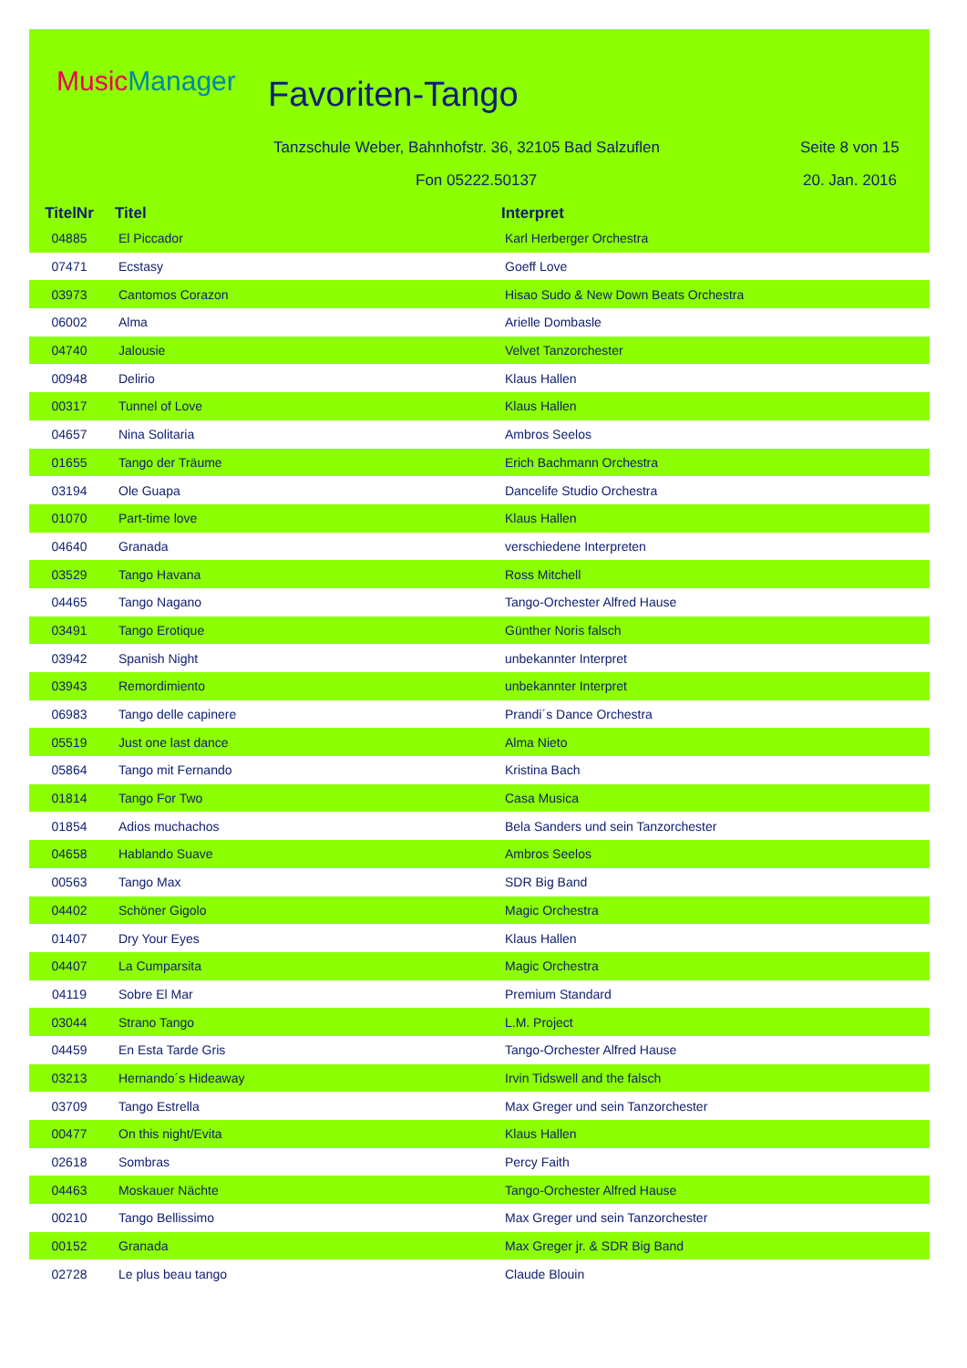MusicManager Favoriten-Tango
Tanzschule Weber, Bahnhofstr. 36, 32105 Bad Salzuflen
Seite 8 von 15
Fon 05222.50137 20. Jan. 2016
| TitelNr | Titel | Interpret |
| --- | --- | --- |
| 04885 | El Piccador | Karl Herberger Orchestra |
| 07471 | Ecstasy | Goeff Love |
| 03973 | Cantomos Corazon | Hisao Sudo & New Down Beats Orchestra |
| 06002 | Alma | Arielle Dombasle |
| 04740 | Jalousie | Velvet Tanzorchester |
| 00948 | Delirio | Klaus Hallen |
| 00317 | Tunnel of Love | Klaus Hallen |
| 04657 | Nina Solitaria | Ambros Seelos |
| 01655 | Tango der Träume | Erich Bachmann Orchestra |
| 03194 | Ole Guapa | Dancelife Studio Orchestra |
| 01070 | Part-time love | Klaus Hallen |
| 04640 | Granada | verschiedene Interpreten |
| 03529 | Tango Havana | Ross Mitchell |
| 04465 | Tango Nagano | Tango-Orchester Alfred Hause |
| 03491 | Tango Erotique | Günther Noris falsch |
| 03942 | Spanish Night | unbekannter Interpret |
| 03943 | Remordimiento | unbekannter Interpret |
| 06983 | Tango delle capinere | Prandi´s Dance Orchestra |
| 05519 | Just one last dance | Alma Nieto |
| 05864 | Tango mit Fernando | Kristina Bach |
| 01814 | Tango For Two | Casa Musica |
| 01854 | Adios muchachos | Bela Sanders und sein Tanzorchester |
| 04658 | Hablando Suave | Ambros Seelos |
| 00563 | Tango Max | SDR Big Band |
| 04402 | Schöner Gigolo | Magic Orchestra |
| 01407 | Dry Your Eyes | Klaus Hallen |
| 04407 | La Cumparsita | Magic Orchestra |
| 04119 | Sobre El Mar | Premium Standard |
| 03044 | Strano Tango | L.M. Project |
| 04459 | En Esta Tarde Gris | Tango-Orchester Alfred Hause |
| 03213 | Hernando´s Hideaway | Irvin Tidswell and the falsch |
| 03709 | Tango Estrella | Max Greger und sein Tanzorchester |
| 00477 | On this night/Evita | Klaus Hallen |
| 02618 | Sombras | Percy Faith |
| 04463 | Moskauer Nächte | Tango-Orchester Alfred Hause |
| 00210 | Tango Bellissimo | Max Greger und sein Tanzorchester |
| 00152 | Granada | Max Greger jr. & SDR Big Band |
| 02728 | Le plus beau tango | Claude Blouin |